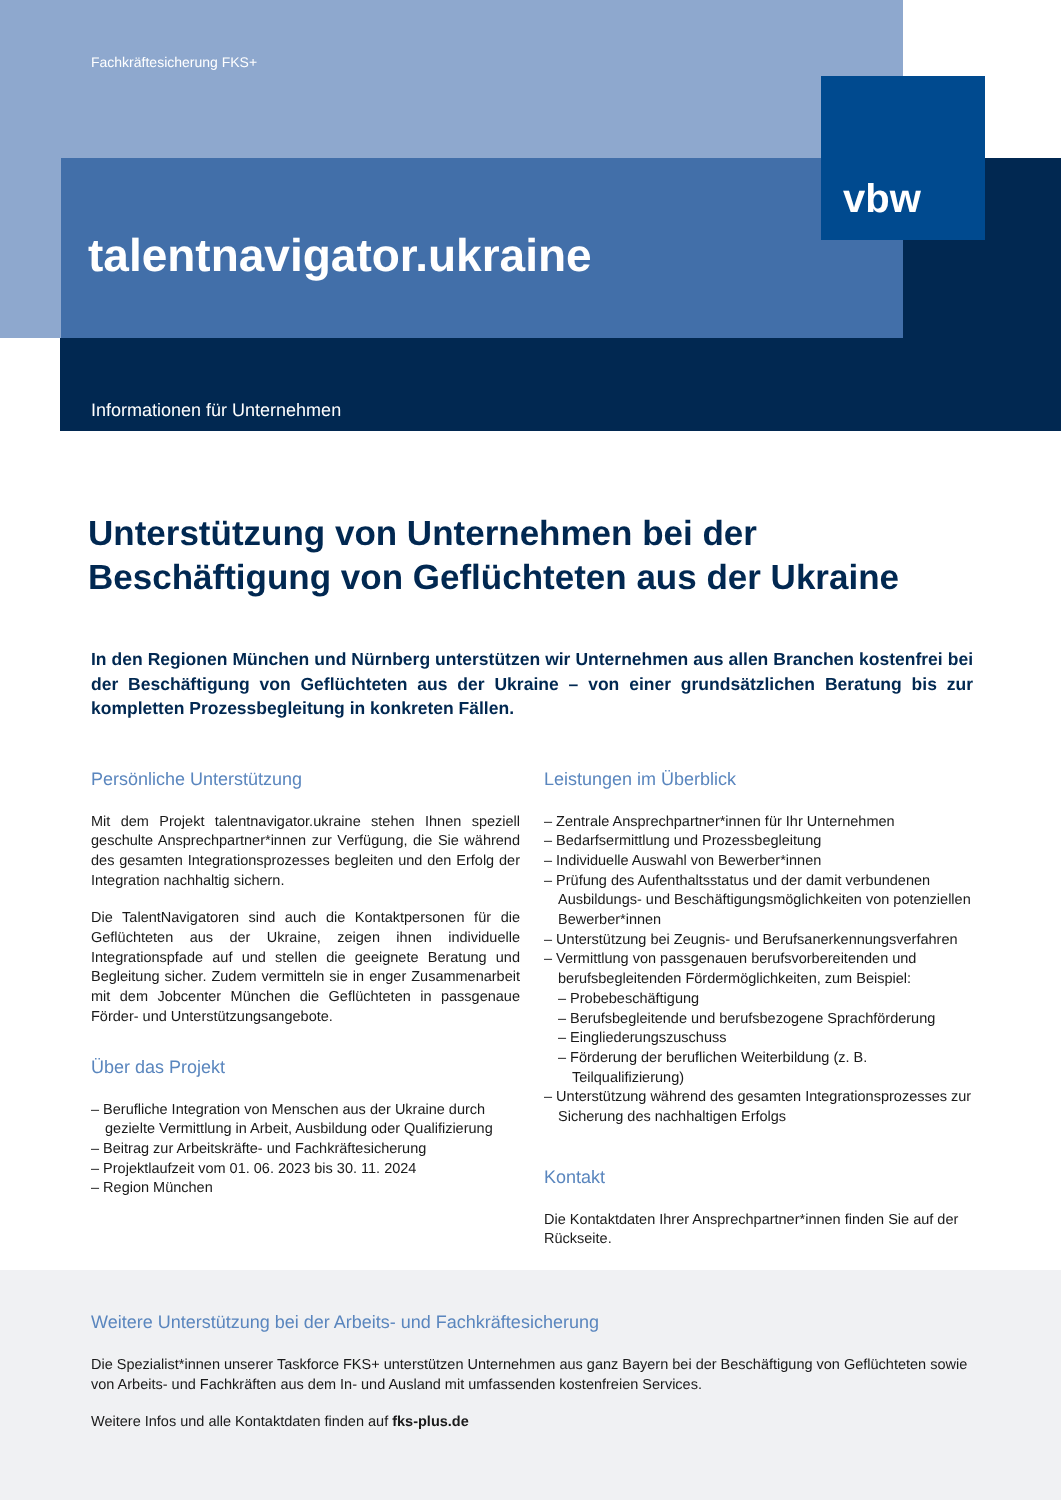Fachkräftesicherung FKS+
vbw
talentnavigator.ukraine
Informationen für Unternehmen
Unterstützung von Unternehmen bei der
Beschäftigung von Geflüchteten aus der Ukraine
In den Regionen München und Nürnberg unterstützen wir Unternehmen aus allen Branchen kostenfrei bei der Beschäftigung von Geflüchteten aus der Ukraine – von einer grundsätzlichen Beratung bis zur kompletten Prozessbegleitung in konkreten Fällen.
Persönliche Unterstützung
Mit dem Projekt talentnavigator.ukraine stehen Ihnen speziell geschulte Ansprechpartner*innen zur Verfügung, die Sie während des gesamten Integrationsprozesses begleiten und den Erfolg der Integration nachhaltig sichern.
Die TalentNavigatoren sind auch die Kontaktpersonen für die Geflüchteten aus der Ukraine, zeigen ihnen individuelle Integrationspfade auf und stellen die geeignete Beratung und Begleitung sicher. Zudem vermitteln sie in enger Zusammenarbeit mit dem Jobcenter München die Geflüchteten in passgenaue Förder- und Unterstützungsangebote.
Über das Projekt
– Berufliche Integration von Menschen aus der Ukraine durch gezielte Vermittlung in Arbeit, Ausbildung oder Qualifizierung
– Beitrag zur Arbeitskräfte- und Fachkräftesicherung
– Projektlaufzeit vom 01. 06. 2023 bis 30. 11. 2024
– Region München
Leistungen im Überblick
– Zentrale Ansprechpartner*innen für Ihr Unternehmen
– Bedarfsermittlung und Prozessbegleitung
– Individuelle Auswahl von Bewerber*innen
– Prüfung des Aufenthaltsstatus und der damit verbundenen Ausbildungs- und Beschäftigungsmöglichkeiten von potenziellen Bewerber*innen
– Unterstützung bei Zeugnis- und Berufsanerkennungsverfahren
– Vermittlung von passgenauen berufsvorbereitenden und berufsbegleitenden Fördermöglichkeiten, zum Beispiel:
– Probebeschäftigung
– Berufsbegleitende und berufsbezogene Sprachförderung
– Eingliederungszuschuss
– Förderung der beruflichen Weiterbildung (z. B. Teilqualifizierung)
– Unterstützung während des gesamten Integrationsprozesses zur Sicherung des nachhaltigen Erfolgs
Kontakt
Die Kontaktdaten Ihrer Ansprechpartner*innen finden Sie auf der Rückseite.
Weitere Unterstützung bei der Arbeits- und Fachkräftesicherung
Die Spezialist*innen unserer Taskforce FKS+ unterstützen Unternehmen aus ganz Bayern bei der Beschäftigung von Geflüchteten sowie von Arbeits- und Fachkräften aus dem In- und Ausland mit umfassenden kostenfreien Services.
Weitere Infos und alle Kontaktdaten finden auf fks-plus.de